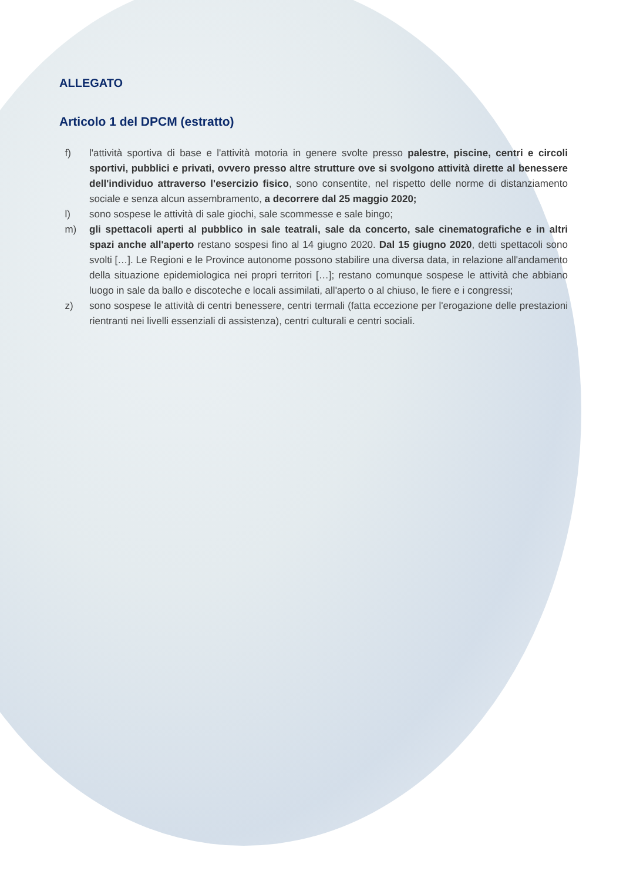ALLEGATO
Articolo 1 del DPCM (estratto)
f) l'attività sportiva di base e l'attività motoria in genere svolte presso palestre, piscine, centri e circoli sportivi, pubblici e privati, ovvero presso altre strutture ove si svolgono attività dirette al benessere dell'individuo attraverso l'esercizio fisico, sono consentite, nel rispetto delle norme di distanziamento sociale e senza alcun assembramento, a decorrere dal 25 maggio 2020;
l) sono sospese le attività di sale giochi, sale scommesse e sale bingo;
m) gli spettacoli aperti al pubblico in sale teatrali, sale da concerto, sale cinematografiche e in altri spazi anche all'aperto restano sospesi fino al 14 giugno 2020. Dal 15 giugno 2020, detti spettacoli sono svolti […]. Le Regioni e le Province autonome possono stabilire una diversa data, in relazione all'andamento della situazione epidemiologica nei propri territori […]; restano comunque sospese le attività che abbiano luogo in sale da ballo e discoteche e locali assimilati, all'aperto o al chiuso, le fiere e i congressi;
z) sono sospese le attività di centri benessere, centri termali (fatta eccezione per l'erogazione delle prestazioni rientranti nei livelli essenziali di assistenza), centri culturali e centri sociali.